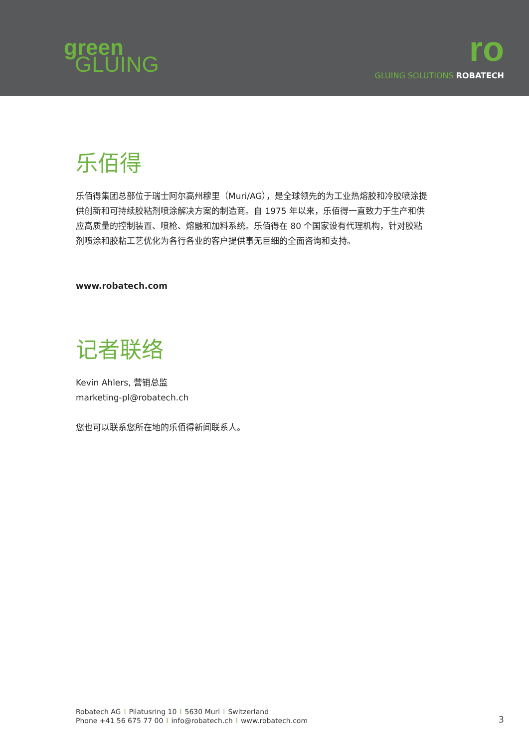green
GLUING
ro
GLUING SOLUTIONS ROBATECH
乐佰得
乐佰得集团总部位于瑞士阿尔高州穆里（Muri/AG），是全球领先的为工业热熔胶和冷胶喷涂提供创新和可持续胶粘剂喷涂解决方案的制造商。自 1975 年以来，乐佰得一直致力于生产和供应高质量的控制装置、喷枪、熔融和加料系统。乐佰得在 80 个国家设有代理机构，针对胶粘剂喷涂和胶粘工艺优化为各行各业的客户提供事无巨细的全面咨询和支持。
www.robatech.com
记者联络
Kevin Ahlers, 营销总监
marketing-pl@robatech.ch
您也可以联系您所在地的乐佰得新闻联系人。
Robatech AG I Pilatusring 10 I 5630 Muri I Switzerland
Phone +41 56 675 77 00 I info@robatech.ch I www.robatech.com
3